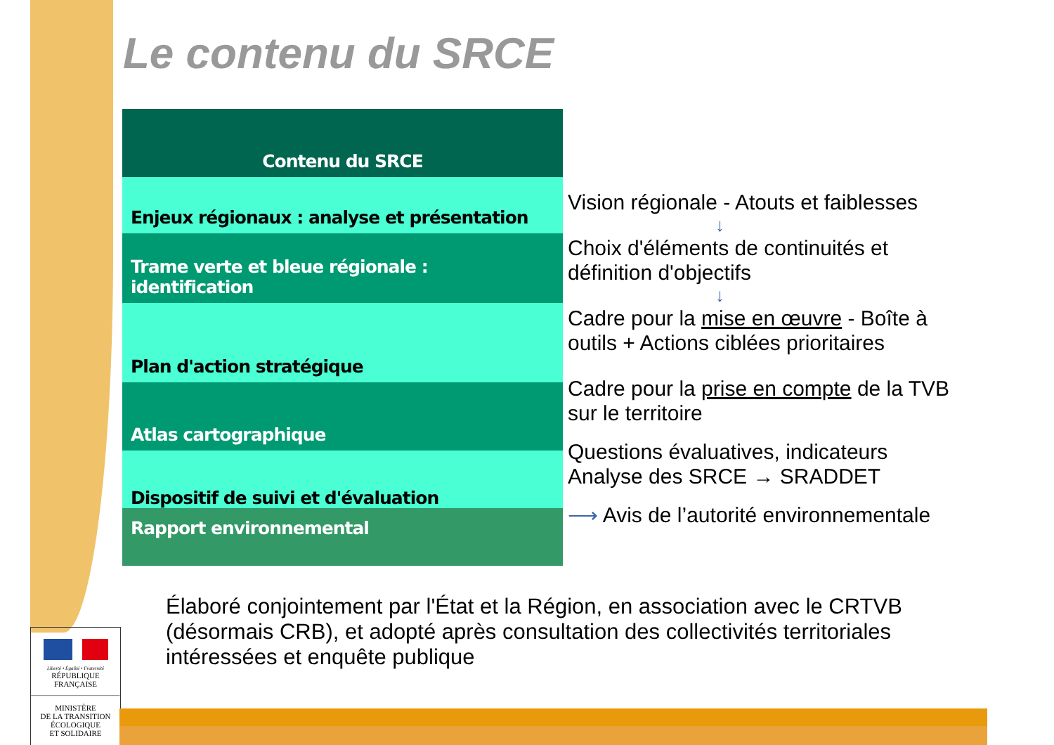Le contenu du SRCE
| Contenu du SRCE |
| --- |
| Enjeux régionaux : analyse et présentation |
| Trame verte et bleue régionale : identification |
| Plan d'action stratégique |
| Atlas cartographique |
| Dispositif de suivi et d'évaluation |
| Rapport environnemental |
Vision régionale - Atouts et faiblesses
↓
Choix d'éléments de continuités et définition d'objectifs
↓
Cadre pour la mise en œuvre - Boîte à outils + Actions ciblées prioritaires
Cadre pour la prise en compte de la TVB sur le territoire
Questions évaluatives, indicateurs Analyse des SRCE → SRADDET
⟶ Avis de l’autorité environnementale
Élaboré conjointement par l'État et la Région, en association avec le CRTVB (désormais CRB), et adopté après consultation des collectivités territoriales intéressées et enquête publique
Liberté • Égalité • Fraternité
RÉPUBLIQUE FRANÇAISE
MINISTÈRE
DE LA TRANSITION
ÉCOLOGIQUE
ET SOLIDAIRE